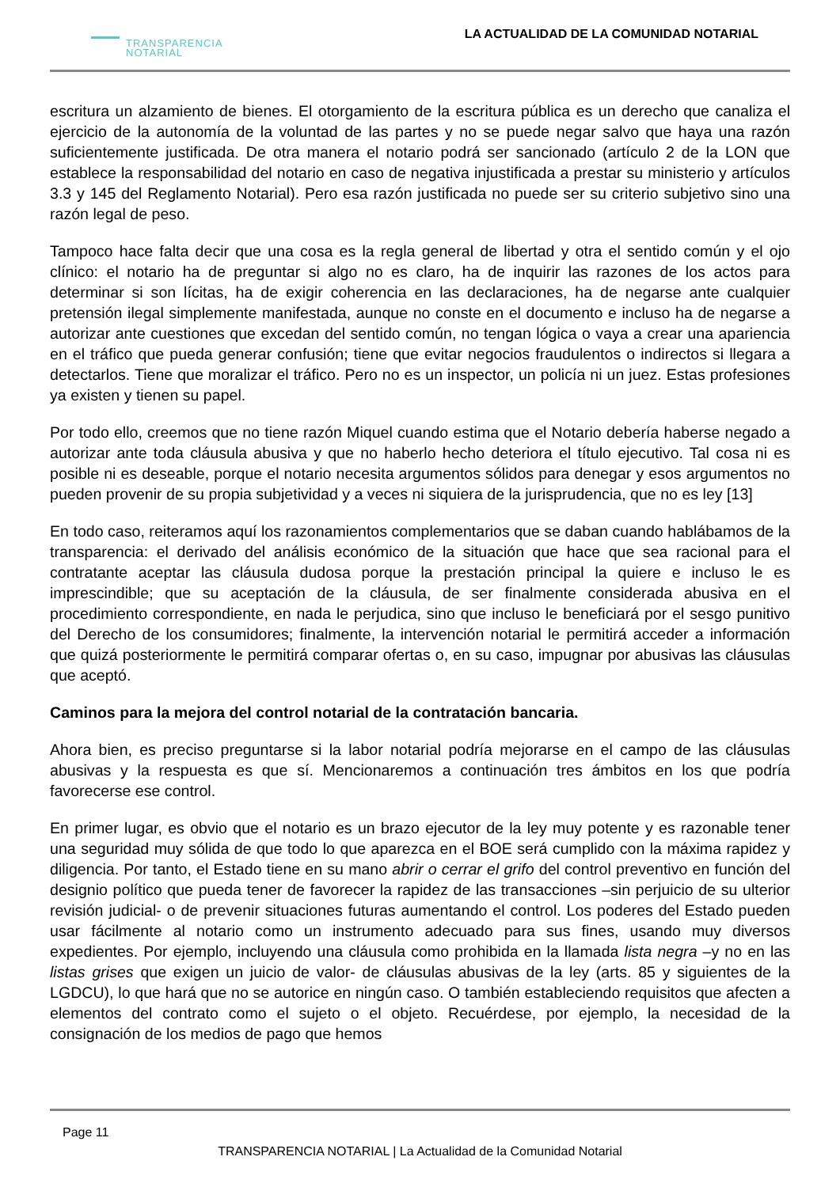TRANSPARENCIA
NOTARIAL
LA ACTUALIDAD DE LA COMUNIDAD NOTARIAL
escritura un alzamiento de bienes. El otorgamiento de la escritura pública es un derecho que canaliza el ejercicio de la autonomía de la voluntad de las partes y no se puede negar salvo que haya una razón suficientemente justificada. De otra manera el notario podrá ser sancionado (artículo 2 de la LON que establece la responsabilidad del notario en caso de negativa injustificada a prestar su ministerio y artículos 3.3 y 145 del Reglamento Notarial). Pero esa razón justificada no puede ser su criterio subjetivo sino una razón legal de peso.
Tampoco hace falta decir que una cosa es la regla general de libertad y otra el sentido común y el ojo clínico: el notario ha de preguntar si algo no es claro, ha de inquirir las razones de los actos para determinar si son lícitas, ha de exigir coherencia en las declaraciones, ha de negarse ante cualquier pretensión ilegal simplemente manifestada, aunque no conste en el documento e incluso ha de negarse a autorizar ante cuestiones que excedan del sentido común, no tengan lógica o vaya a crear una apariencia en el tráfico que pueda generar confusión; tiene que evitar negocios fraudulentos o indirectos si llegara a detectarlos. Tiene que moralizar el tráfico. Pero no es un inspector, un policía ni un juez. Estas profesiones ya existen y tienen su papel.
Por todo ello, creemos que no tiene razón Miquel cuando estima que el Notario debería haberse negado a autorizar ante toda cláusula abusiva y que no haberlo hecho deteriora el título ejecutivo. Tal cosa ni es posible ni es deseable, porque el notario necesita argumentos sólidos para denegar y esos argumentos no pueden provenir de su propia subjetividad y a veces ni siquiera de la jurisprudencia, que no es ley [13]
En todo caso, reiteramos aquí los razonamientos complementarios que se daban cuando hablábamos de la transparencia: el derivado del análisis económico de la situación que hace que sea racional para el contratante aceptar las cláusula dudosa porque la prestación principal la quiere e incluso le es imprescindible; que su aceptación de la cláusula, de ser finalmente considerada abusiva en el procedimiento correspondiente, en nada le perjudica, sino que incluso le beneficiará por el sesgo punitivo del Derecho de los consumidores; finalmente, la intervención notarial le permitirá acceder a información que quizá posteriormente le permitirá comparar ofertas o, en su caso, impugnar por abusivas las cláusulas que aceptó.
Caminos para la mejora del control notarial de la contratación bancaria.
Ahora bien, es preciso preguntarse si la labor notarial podría mejorarse en el campo de las cláusulas abusivas y la respuesta es que sí. Mencionaremos a continuación tres ámbitos en los que podría favorecerse ese control.
En primer lugar, es obvio que el notario es un brazo ejecutor de la ley muy potente y es razonable tener una seguridad muy sólida de que todo lo que aparezca en el BOE será cumplido con la máxima rapidez y diligencia. Por tanto, el Estado tiene en su mano abrir o cerrar el grifo del control preventivo en función del designio político que pueda tener de favorecer la rapidez de las transacciones –sin perjuicio de su ulterior revisión judicial- o de prevenir situaciones futuras aumentando el control. Los poderes del Estado pueden usar fácilmente al notario como un instrumento adecuado para sus fines, usando muy diversos expedientes. Por ejemplo, incluyendo una cláusula como prohibida en la llamada lista negra –y no en las listas grises que exigen un juicio de valor- de cláusulas abusivas de la ley (arts. 85 y siguientes de la LGDCU), lo que hará que no se autorice en ningún caso. O también estableciendo requisitos que afecten a elementos del contrato como el sujeto o el objeto. Recuérdese, por ejemplo, la necesidad de la consignación de los medios de pago que hemos
Page 11
TRANSPARENCIA NOTARIAL | La Actualidad de la Comunidad Notarial